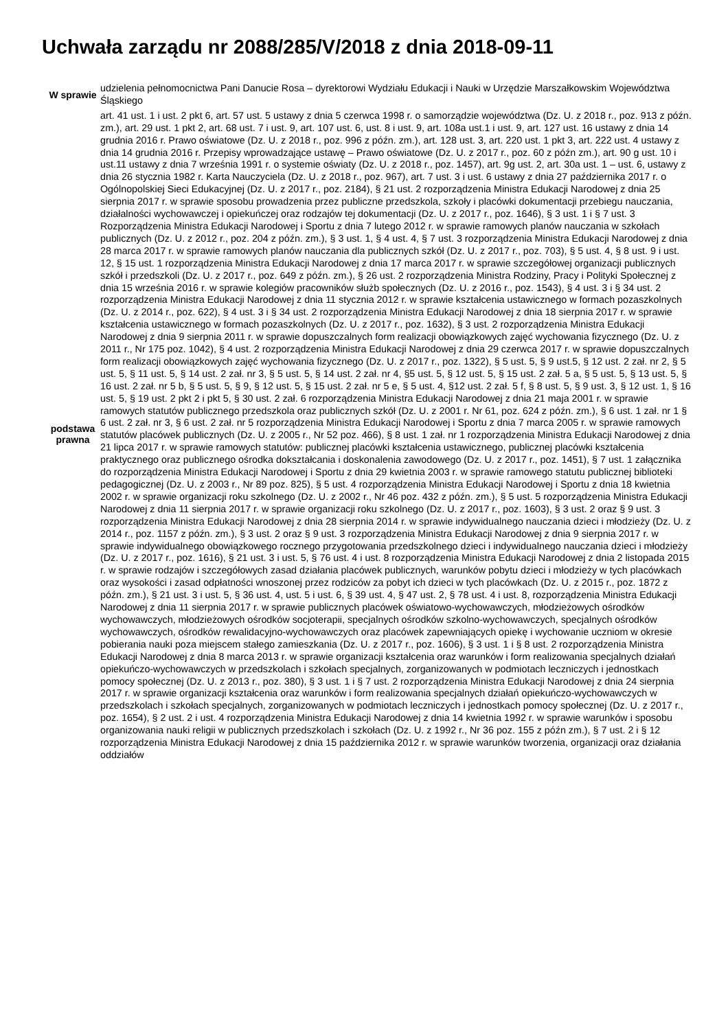Uchwała zarządu nr 2088/285/V/2018 z dnia 2018-09-11
| W sprawie | udzielenia pełnomocnictwa Pani Danucie Rosa – dyrektorowi Wydziału Edukacji i Nauki w Urzędzie Marszałkowskim Województwa Śląskiego |
| podstawa prawna | art. 41 ust. 1 i ust. 2 pkt 6, art. 57 ust. 5 ustawy z dnia 5 czerwca 1998 r. o samorządzie województwa (Dz. U. z 2018 r., poz. 913 z późn. zm.), art. 29 ust. 1 pkt 2, art. 68 ust. 7 i ust. 9, art. 107 ust. 6, ust. 8 i ust. 9, art. 108a ust.1 i ust. 9, art. 127 ust. 16 ustawy z dnia 14 grudnia 2016 r. Prawo oświatowe (Dz. U. z 2018 r., poz. 996 z późn. zm.), art. 128 ust. 3, art. 220 ust. 1 pkt 3, art. 222 ust. 4 ustawy z dnia 14 grudnia 2016 r. Przepisy wprowadzające ustawę – Prawo oświatowe (Dz. U. z 2017 r., poz. 60 z późn zm.), art. 90 g ust. 10 i ust.11 ustawy z dnia 7 września 1991 r. o systemie oświaty (Dz. U. z 2018 r., poz. 1457), art. 9g ust. 2, art. 30a ust. 1 – ust. 6, ustawy z dnia 26 stycznia 1982 r. Karta Nauczyciela (Dz. U. z 2018 r., poz. 967), art. 7 ust. 3 i ust. 6 ustawy z dnia 27 października 2017 r. o Ogólnopolskiej Sieci Edukacyjnej (Dz. U. z 2017 r., poz. 2184), § 21 ust. 2 rozporządzenia Ministra Edukacji Narodowej z dnia 25 sierpnia 2017 r. w sprawie sposobu prowadzenia przez publiczne przedszkola, szkoły i placówki dokumentacji przebiegu nauczania, działalności wychowawczej i opiekuńczej oraz rodzajów tej dokumentacji (Dz. U. z 2017 r., poz. 1646), § 3 ust. 1 i § 7 ust. 3 Rozporządzenia Ministra Edukacji Narodowej i Sportu z dnia 7 lutego 2012 r. w sprawie ramowych planów nauczania w szkołach publicznych (Dz. U. z 2012 r., poz. 204 z późn. zm.), § 3 ust. 1, § 4 ust. 4, § 7 ust. 3 rozporządzenia Ministra Edukacji Narodowej z dnia 28 marca 2017 r. w sprawie ramowych planów nauczania dla publicznych szkół (Dz. U. z 2017 r., poz. 703), § 5 ust. 4, § 8 ust. 9 i ust. 12, § 15 ust. 1 rozporządzenia Ministra Edukacji Narodowej z dnia 17 marca 2017 r. w sprawie szczegółowej organizacji publicznych szkół i przedszkoli (Dz. U. z 2017 r., poz. 649 z późn. zm.), § 26 ust. 2 rozporządzenia Ministra Rodziny, Pracy i Polityki Społecznej z dnia 15 września 2016 r. w sprawie kolegiów pracowników służb społecznych (Dz. U. z 2016 r., poz. 1543), § 4 ust. 3 i § 34 ust. 2 rozporządzenia Ministra Edukacji Narodowej z dnia 11 stycznia 2012 r. w sprawie kształcenia ustawicznego w formach pozaszkolnych (Dz. U. z 2014 r., poz. 622), § 4 ust. 3 i § 34 ust. 2 rozporządzenia Ministra Edukacji Narodowej z dnia 18 sierpnia 2017 r. w sprawie kształcenia ustawicznego w formach pozaszkolnych (Dz. U. z 2017 r., poz. 1632), § 3 ust. 2 rozporządzenia Ministra Edukacji Narodowej z dnia 9 sierpnia 2011 r. w sprawie dopuszczalnych form realizacji obowiązkowych zajęć wychowania fizycznego (Dz. U. z 2011 r., Nr 175 poz. 1042), § 4 ust. 2 rozporządzenia Ministra Edukacji Narodowej z dnia 29 czerwca 2017 r. w sprawie dopuszczalnych form realizacji obowiązkowych zajęć wychowania fizycznego (Dz. U. z 2017 r., poz. 1322), § 5 ust. 5, § 9 ust.5, § 12 ust. 2 zał. nr 2, § 5 ust. 5, § 11 ust. 5, § 14 ust. 2 zał. nr 3, § 5 ust. 5, § 14 ust. 2 zał. nr 4, §5 ust. 5, § 12 ust. 5, § 15 ust. 2 zał. 5 a, § 5 ust. 5, § 13 ust. 5, § 16 ust. 2 zał. nr 5 b, § 5 ust. 5, § 9, § 12 ust. 5, § 15 ust. 2 zał. nr 5 e, § 5 ust. 4, §12 ust. 2 zał. 5 f, § 8 ust. 5, § 9 ust. 3, § 12 ust. 1, § 16 ust. 5, § 19 ust. 2 pkt 2 i pkt 5, § 30 ust. 2 zał. 6 rozporządzenia Ministra Edukacji Narodowej z dnia 21 maja 2001 r. w sprawie ramowych statutów publicznego przedszkola oraz publicznych szkół (Dz. U. z 2001 r. Nr 61, poz. 624 z późn. zm.), § 6 ust. 1 zał. nr 1 § 6 ust. 2 zał. nr 3, § 6 ust. 2 zał. nr 5 rozporządzenia Ministra Edukacji Narodowej i Sportu z dnia 7 marca 2005 r. w sprawie ramowych statutów placówek publicznych (Dz. U. z 2005 r., Nr 52 poz. 466), § 8 ust. 1 zał. nr 1 rozporządzenia Ministra Edukacji Narodowej z dnia 21 lipca 2017 r. w sprawie ramowych statutów: publicznej placówki kształcenia ustawicznego, publicznej placówki kształcenia praktycznego oraz publicznego ośrodka dokształcania i doskonalenia zawodowego (Dz. U. z 2017 r., poz. 1451), § 7 ust. 1 załącznika do rozporządzenia Ministra Edukacji Narodowej i Sportu z dnia 29 kwietnia 2003 r. w sprawie ramowego statutu publicznej biblioteki pedagogicznej (Dz. U. z 2003 r., Nr 89 poz. 825), § 5 ust. 4 rozporządzenia Ministra Edukacji Narodowej i Sportu z dnia 18 kwietnia 2002 r. w sprawie organizacji roku szkolnego (Dz. U. z 2002 r., Nr 46 poz. 432 z późn. zm.), § 5 ust. 5 rozporządzenia Ministra Edukacji Narodowej z dnia 11 sierpnia 2017 r. w sprawie organizacji roku szkolnego (Dz. U. z 2017 r., poz. 1603), § 3 ust. 2 oraz § 9 ust. 3 rozporządzenia Ministra Edukacji Narodowej z dnia 28 sierpnia 2014 r. w sprawie indywidualnego nauczania dzieci i młodzieży (Dz. U. z 2014 r., poz. 1157 z późn. zm.), § 3 ust. 2 oraz § 9 ust. 3 rozporządzenia Ministra Edukacji Narodowej z dnia 9 sierpnia 2017 r. w sprawie indywidualnego obowiązkowego rocznego przygotowania przedszkolnego dzieci i indywidualnego nauczania dzieci i młodzieży (Dz. U. z 2017 r., poz. 1616), § 21 ust. 3 i ust. 5, § 76 ust. 4 i ust. 8 rozporządzenia Ministra Edukacji Narodowej z dnia 2 listopada 2015 r. w sprawie rodzajów i szczegółowych zasad działania placówek publicznych, warunków pobytu dzieci i młodzieży w tych placówkach oraz wysokości i zasad odpłatności wnoszonej przez rodziców za pobyt ich dzieci w tych placówkach (Dz. U. z 2015 r., poz. 1872 z późn. zm.), § 21 ust. 3 i ust. 5, § 36 ust. 4, ust. 5 i ust. 6, § 39 ust. 4, § 47 ust. 2, § 78 ust. 4 i ust. 8, rozporządzenia Ministra Edukacji Narodowej z dnia 11 sierpnia 2017 r. w sprawie publicznych placówek oświatowo-wychowawczych, młodzieżowych ośrodków wychowawczych, młodzieżowych ośrodków socjoterapii, specjalnych ośrodków szkolno-wychowawczych, specjalnych ośrodków wychowawczych, ośrodków rewalidacyjno-wychowawczych oraz placówek zapewniających opiekę i wychowanie uczniom w okresie pobierania nauki poza miejscem stałego zamieszkania (Dz. U. z 2017 r., poz. 1606), § 3 ust. 1 i § 8 ust. 2 rozporządzenia Ministra Edukacji Narodowej z dnia 8 marca 2013 r. w sprawie organizacji kształcenia oraz warunków i form realizowania specjalnych działań opiekuńczo-wychowawczych w przedszkolach i szkołach specjalnych, zorganizowanych w podmiotach leczniczych i jednostkach pomocy społecznej (Dz. U. z 2013 r., poz. 380), § 3 ust. 1 i § 7 ust. 2 rozporządzenia Ministra Edukacji Narodowej z dnia 24 sierpnia 2017 r. w sprawie organizacji kształcenia oraz warunków i form realizowania specjalnych działań opiekuńczo-wychowawczych w przedszkolach i szkołach specjalnych, zorganizowanych w podmiotach leczniczych i jednostkach pomocy społecznej (Dz. U. z 2017 r., poz. 1654), § 2 ust. 2 i ust. 4 rozporządzenia Ministra Edukacji Narodowej z dnia 14 kwietnia 1992 r. w sprawie warunków i sposobu organizowania nauki religii w publicznych przedszkolach i szkołach (Dz. U. z 1992 r., Nr 36 poz. 155 z późn zm.), § 7 ust. 2 i § 12 rozporządzenia Ministra Edukacji Narodowej z dnia 15 października 2012 r. w sprawie warunków tworzenia, organizacji oraz działania oddziałów |